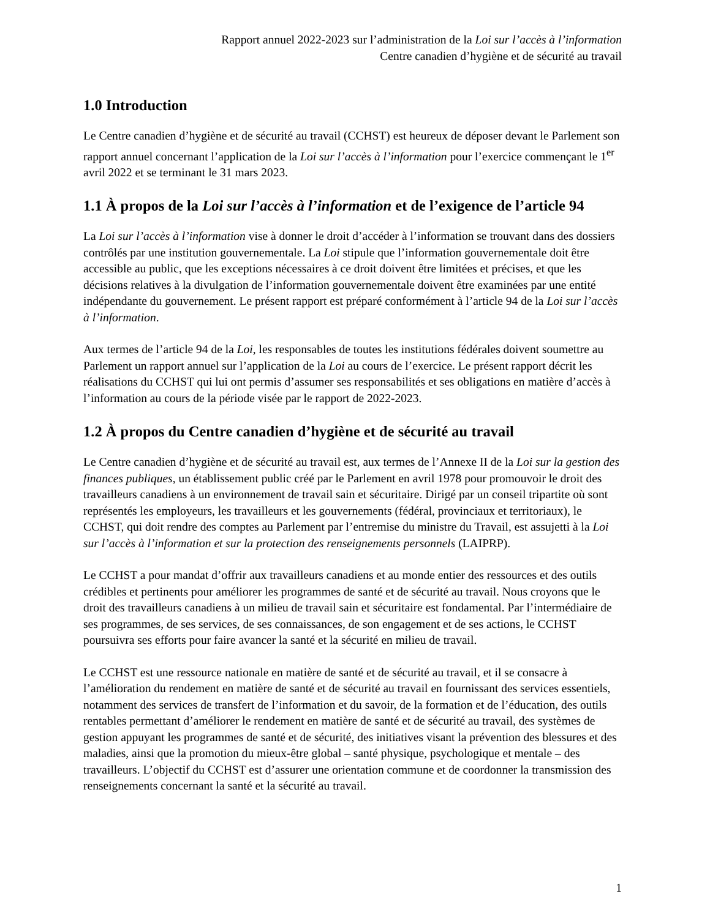Rapport annuel 2022-2023 sur l’administration de la Loi sur l’accès à l’information
Centre canadien d’hygiène et de sécurité au travail
1.0 Introduction
Le Centre canadien d’hygiène et de sécurité au travail (CCHST) est heureux de déposer devant le Parlement son rapport annuel concernant l’application de la Loi sur l’accès à l’information pour l’exercice commençant le 1<sup>er</sup> avril 2022 et se terminant le 31 mars 2023.
1.1 À propos de la Loi sur l’accès à l’information et de l’exigence de l’article 94
La Loi sur l’accès à l’information vise à donner le droit d’accéder à l’information se trouvant dans des dossiers contrôlés par une institution gouvernementale. La Loi stipule que l’information gouvernementale doit être accessible au public, que les exceptions nécessaires à ce droit doivent être limitées et précises, et que les décisions relatives à la divulgation de l’information gouvernementale doivent être examinées par une entité indépendante du gouvernement. Le présent rapport est préparé conformément à l’article 94 de la Loi sur l’accès à l’information.
Aux termes de l’article 94 de la Loi, les responsables de toutes les institutions fédérales doivent soumettre au Parlement un rapport annuel sur l’application de la Loi au cours de l’exercice. Le présent rapport décrit les réalisations du CCHST qui lui ont permis d’assumer ses responsabilités et ses obligations en matière d’accès à l’information au cours de la période visée par le rapport de 2022-2023.
1.2 À propos du Centre canadien d’hygiène et de sécurité au travail
Le Centre canadien d’hygiène et de sécurité au travail est, aux termes de l’Annexe II de la Loi sur la gestion des finances publiques, un établissement public créé par le Parlement en avril 1978 pour promouvoir le droit des travailleurs canadiens à un environnement de travail sain et sécuritaire. Dirigé par un conseil tripartite où sont représentés les employeurs, les travailleurs et les gouvernements (fédéral, provinciaux et territoriaux), le CCHST, qui doit rendre des comptes au Parlement par l’entremise du ministre du Travail, est assujetti à la Loi sur l’accès à l’information et sur la protection des renseignements personnels (LAIPRP).
Le CCHST a pour mandat d’offrir aux travailleurs canadiens et au monde entier des ressources et des outils crédibles et pertinents pour améliorer les programmes de santé et de sécurité au travail. Nous croyons que le droit des travailleurs canadiens à un milieu de travail sain et sécuritaire est fondamental. Par l’intermédiaire de ses programmes, de ses services, de ses connaissances, de son engagement et de ses actions, le CCHST poursuivra ses efforts pour faire avancer la santé et la sécurité en milieu de travail.
Le CCHST est une ressource nationale en matière de santé et de sécurité au travail, et il se consacre à l’amélioration du rendement en matière de santé et de sécurité au travail en fournissant des services essentiels, notamment des services de transfert de l’information et du savoir, de la formation et de l’éducation, des outils rentables permettant d’améliorer le rendement en matière de santé et de sécurité au travail, des systèmes de gestion appuyant les programmes de santé et de sécurité, des initiatives visant la prévention des blessures et des maladies, ainsi que la promotion du mieux-être global – santé physique, psychologique et mentale – des travailleurs. L’objectif du CCHST est d’assurer une orientation commune et de coordonner la transmission des renseignements concernant la santé et la sécurité au travail.
1